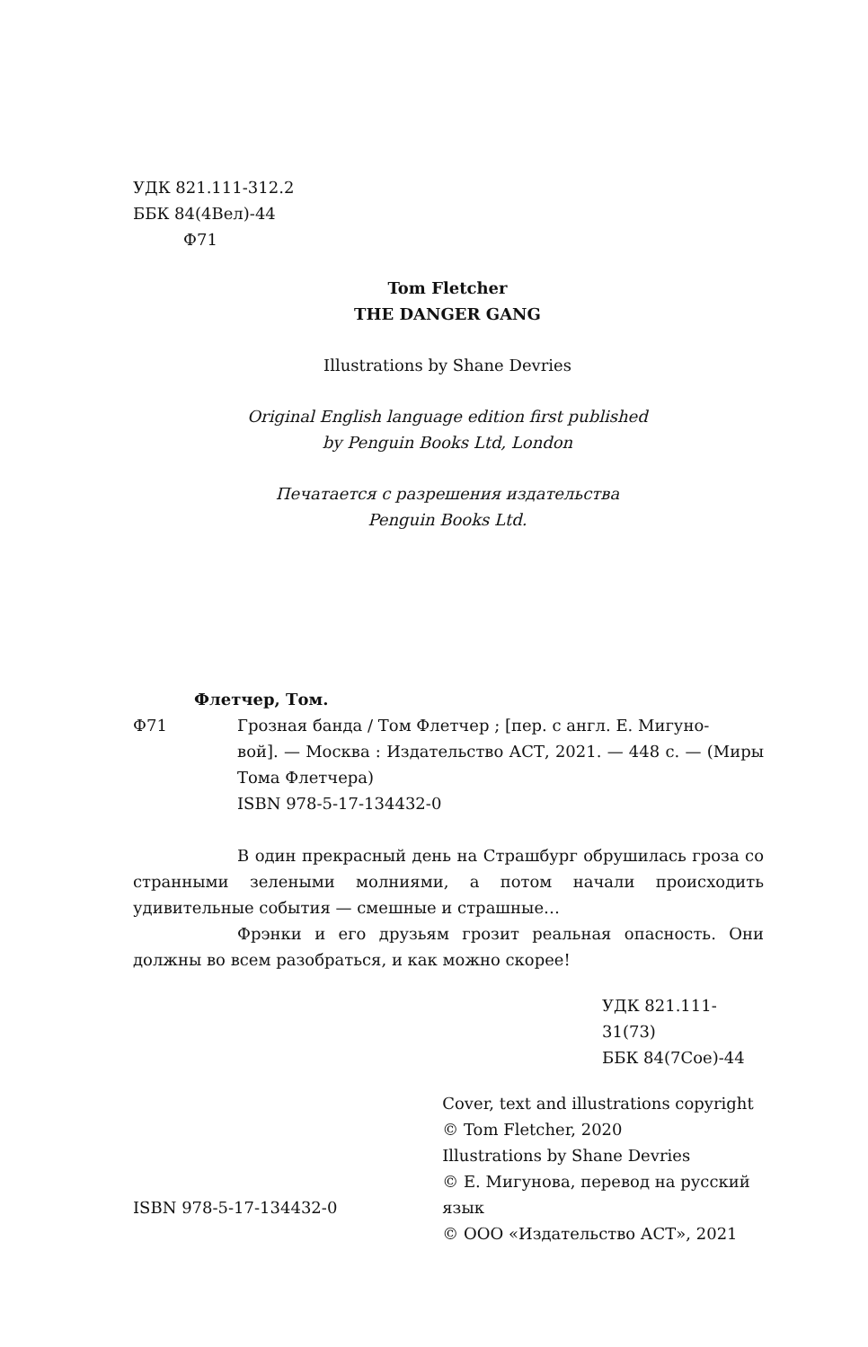УДК 821.111-312.2
ББК 84(4Вел)-44
Ф71
Tom Fletcher
THE DANGER GANG
Illustrations by Shane Devries
Original English language edition first published
by Penguin Books Ltd, London
Печатается с разрешения издательства
Penguin Books Ltd.
Флетчер, Том.
Ф71 Грозная банда / Том Флетчер ; [пер. с англ. Е. Мигуно-
вой]. — Москва : Издательство АСТ, 2021. — 448 с. — (Миры Тома Флетчера)
ISBN 978-5-17-134432-0
В один прекрасный день на Страшбург обрушилась гроза со странными зелеными молниями, а потом начали происходить удивительные события — смешные и страшные…
Фрэнки и его друзьям грозит реальная опасность. Они должны во всем разобраться, и как можно скорее!
УДК 821.111-31(73)
ББК 84(7Сое)-44
ISBN 978-5-17-134432-0
Cover, text and illustrations copyright
© Tom Fletcher, 2020
Illustrations by Shane Devries
© Е. Мигунова, перевод на русский язык
© ООО «Издательство АСТ», 2021